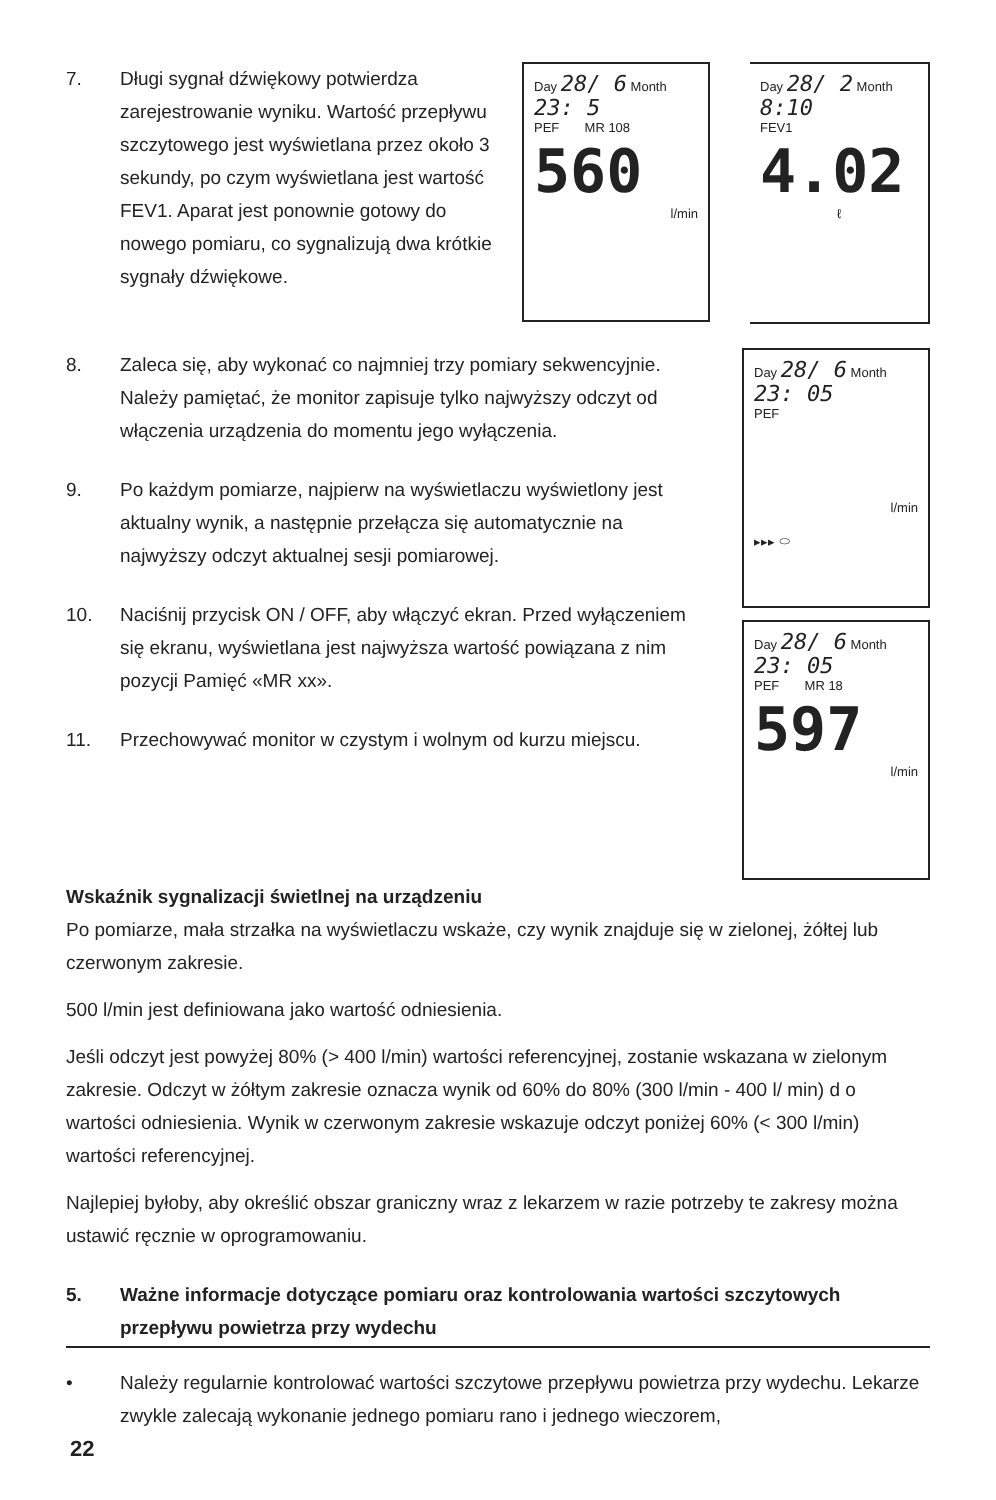7. Długi sygnał dźwiękowy potwierdza zarejestrowanie wyniku. Wartość przepływu szczytowego jest wyświetlana przez około 3 sekundy, po czym wyświetlana jest wartość FEV1. Aparat jest ponownie gotowy do nowego pomiaru, co sygnalizują dwa krótkie sygnały dźwiękowe.
Day 28/ 6 Month
23: 5
PEF MR 108
560
l/min
Day 28/ 2 Month
8:10
FEV1
4.02
ℓ
8. Zaleca się, aby wykonać co najmniej trzy pomiary sekwencyjnie. Należy pamiętać, że monitor zapisuje tylko najwyższy odczyt od włączenia urządzenia do momentu jego wyłączenia.
9. Po każdym pomiarze, najpierw na wyświetlaczu wyświetlony jest aktualny wynik, a następnie przełącza się automatycznie na najwyższy odczyt aktualnej sesji pomiarowej.
10. Naciśnij przycisk ON / OFF, aby włączyć ekran. Przed wyłączeniem się ekranu, wyświetlana jest najwyższa wartość powiązana z nim pozycji Pamięć «MR xx».
11. Przechowywać monitor w czystym i wolnym od kurzu miejscu.
Day 28/ 6 Month
23: 05
PEF
l/min
▸▸▸ ⬭
Day 28/ 6 Month
23: 05
PEF MR 18
597
l/min
Wskaźnik sygnalizacji świetlnej na urządzeniu
Po pomiarze, mała strzałka na wyświetlaczu wskaże, czy wynik znajduje się w zielonej, żółtej lub czerwonym zakresie.
500 l/min jest definiowana jako wartość odniesienia.
Jeśli odczyt jest powyżej 80% (> 400 l/min) wartości referencyjnej, zostanie wskazana w zielonym zakresie. Odczyt w żółtym zakresie oznacza wynik od 60% do 80% (300 l/min - 400 l/ min) d o wartości odniesienia. Wynik w czerwonym zakresie wskazuje odczyt poniżej 60% (< 300 l/min) wartości referencyjnej.
Najlepiej byłoby, aby określić obszar graniczny wraz z lekarzem w razie potrzeby te zakresy można ustawić ręcznie w oprogramowaniu.
5. Ważne informacje dotyczące pomiaru oraz kontrolowania wartości szczytowych przepływu powietrza przy wydechu
• Należy regularnie kontrolować wartości szczytowe przepływu powietrza przy wydechu. Lekarze zwykle zalecają wykonanie jednego pomiaru rano i jednego wieczorem,
22